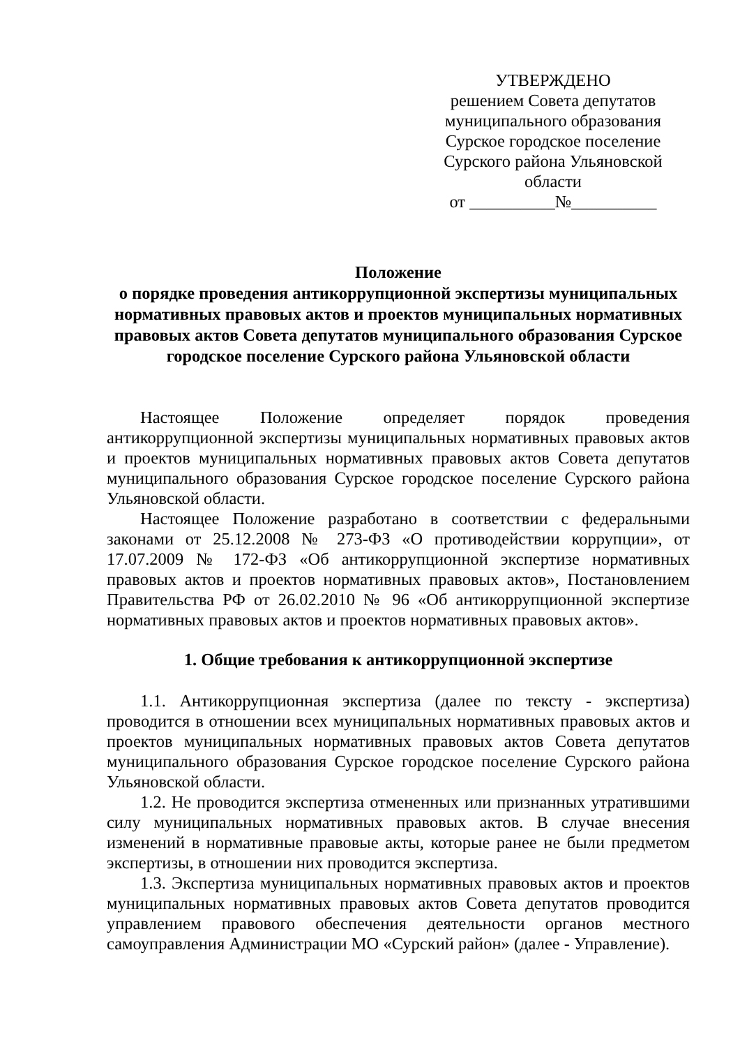УТВЕРЖДЕНО
решением Совета депутатов
муниципального образования
Сурское городское поселение
Сурского района Ульяновской
области
от __________№__________
Положение
о порядке проведения антикоррупционной экспертизы муниципальных нормативных правовых актов и проектов муниципальных нормативных правовых актов Совета депутатов муниципального образования Сурское городское поселение Сурского района Ульяновской области
Настоящее Положение определяет порядок проведения антикоррупционной экспертизы муниципальных нормативных правовых актов и проектов муниципальных нормативных правовых актов Совета депутатов муниципального образования Сурское городское поселение Сурского района Ульяновской области.
Настоящее Положение разработано в соответствии с федеральными законами от 25.12.2008 № 273-ФЗ «О противодействии коррупции», от 17.07.2009 № 172-ФЗ «Об антикоррупционной экспертизе нормативных правовых актов и проектов нормативных правовых актов», Постановлением Правительства РФ от 26.02.2010 № 96 «Об антикоррупционной экспертизе нормативных правовых актов и проектов нормативных правовых актов».
1. Общие требования к антикоррупционной экспертизе
1.1. Антикоррупционная экспертиза (далее по тексту - экспертиза) проводится в отношении всех муниципальных нормативных правовых актов и проектов муниципальных нормативных правовых актов Совета депутатов муниципального образования Сурское городское поселение Сурского района Ульяновской области.
1.2. Не проводится экспертиза отмененных или признанных утратившими силу муниципальных нормативных правовых актов. В случае внесения изменений в нормативные правовые акты, которые ранее не были предметом экспертизы, в отношении них проводится экспертиза.
1.3. Экспертиза муниципальных нормативных правовых актов и проектов муниципальных нормативных правовых актов Совета депутатов проводится управлением правового обеспечения деятельности органов местного самоуправления Администрации МО «Сурский район» (далее - Управление).